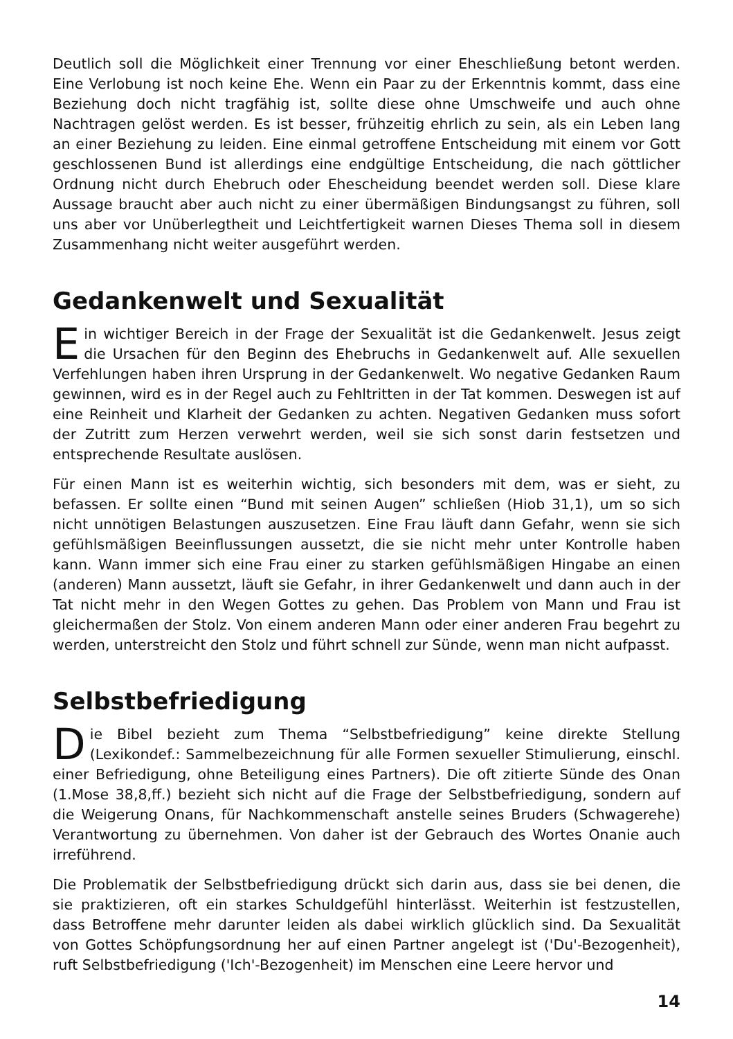Deutlich soll die Möglichkeit einer Trennung vor einer Eheschließung betont werden. Eine Verlobung ist noch keine Ehe. Wenn ein Paar zu der Erkenntnis kommt, dass eine Beziehung doch nicht tragfähig ist, sollte diese ohne Umschweife und auch ohne Nachtragen gelöst werden. Es ist besser, frühzeitig ehrlich zu sein, als ein Leben lang an einer Beziehung zu leiden. Eine einmal getroffene Entscheidung mit einem vor Gott geschlossenen Bund ist allerdings eine endgültige Entscheidung, die nach göttlicher Ordnung nicht durch Ehebruch oder Ehescheidung beendet werden soll. Diese klare Aussage braucht aber auch nicht zu einer übermäßigen Bindungsangst zu führen, soll uns aber vor Unüberlegtheit und Leichtfertigkeit warnen Dieses Thema soll in diesem Zusammenhang nicht weiter ausgeführt werden.
Gedankenwelt und Sexualität
Ein wichtiger Bereich in der Frage der Sexualität ist die Gedankenwelt. Jesus zeigt die Ursachen für den Beginn des Ehebruchs in Gedankenwelt auf. Alle sexuellen Verfehlungen haben ihren Ursprung in der Gedankenwelt. Wo negative Gedanken Raum gewinnen, wird es in der Regel auch zu Fehltritten in der Tat kommen. Deswegen ist auf eine Reinheit und Klarheit der Gedanken zu achten. Negativen Gedanken muss sofort der Zutritt zum Herzen verwehrt werden, weil sie sich sonst darin festsetzen und entsprechende Resultate auslösen.
Für einen Mann ist es weiterhin wichtig, sich besonders mit dem, was er sieht, zu befassen. Er sollte einen “Bund mit seinen Augen” schließen (Hiob 31,1), um so sich nicht unnötigen Belastungen auszusetzen. Eine Frau läuft dann Gefahr, wenn sie sich gefühlsmäßigen Beeinflussungen aussetzt, die sie nicht mehr unter Kontrolle haben kann. Wann immer sich eine Frau einer zu starken gefühlsmäßigen Hingabe an einen (anderen) Mann aussetzt, läuft sie Gefahr, in ihrer Gedankenwelt und dann auch in der Tat nicht mehr in den Wegen Gottes zu gehen. Das Problem von Mann und Frau ist gleichermaßen der Stolz. Von einem anderen Mann oder einer anderen Frau begehrt zu werden, unterstreicht den Stolz und führt schnell zur Sünde, wenn man nicht aufpasst.
Selbstbefriedigung
Die Bibel bezieht zum Thema “Selbstbefriedigung” keine direkte Stellung (Lexikondef.: Sammelbezeichnung für alle Formen sexueller Stimulierung, einschl. einer Befriedigung, ohne Beteiligung eines Partners). Die oft zitierte Sünde des Onan (1.Mose 38,8,ff.) bezieht sich nicht auf die Frage der Selbstbefriedigung, sondern auf die Weigerung Onans, für Nachkommenschaft anstelle seines Bruders (Schwagerehe) Verantwortung zu übernehmen. Von daher ist der Gebrauch des Wortes Onanie auch irreführend.
Die Problematik der Selbstbefriedigung drückt sich darin aus, dass sie bei denen, die sie praktizieren, oft ein starkes Schuldgefühl hinterlässt. Weiterhin ist festzustellen, dass Betroffene mehr darunter leiden als dabei wirklich glücklich sind. Da Sexualität von Gottes Schöpfungsordnung her auf einen Partner angelegt ist ('Du'-Bezogenheit), ruft Selbstbefriedigung ('Ich'-Bezogenheit) im Menschen eine Leere hervor und
14